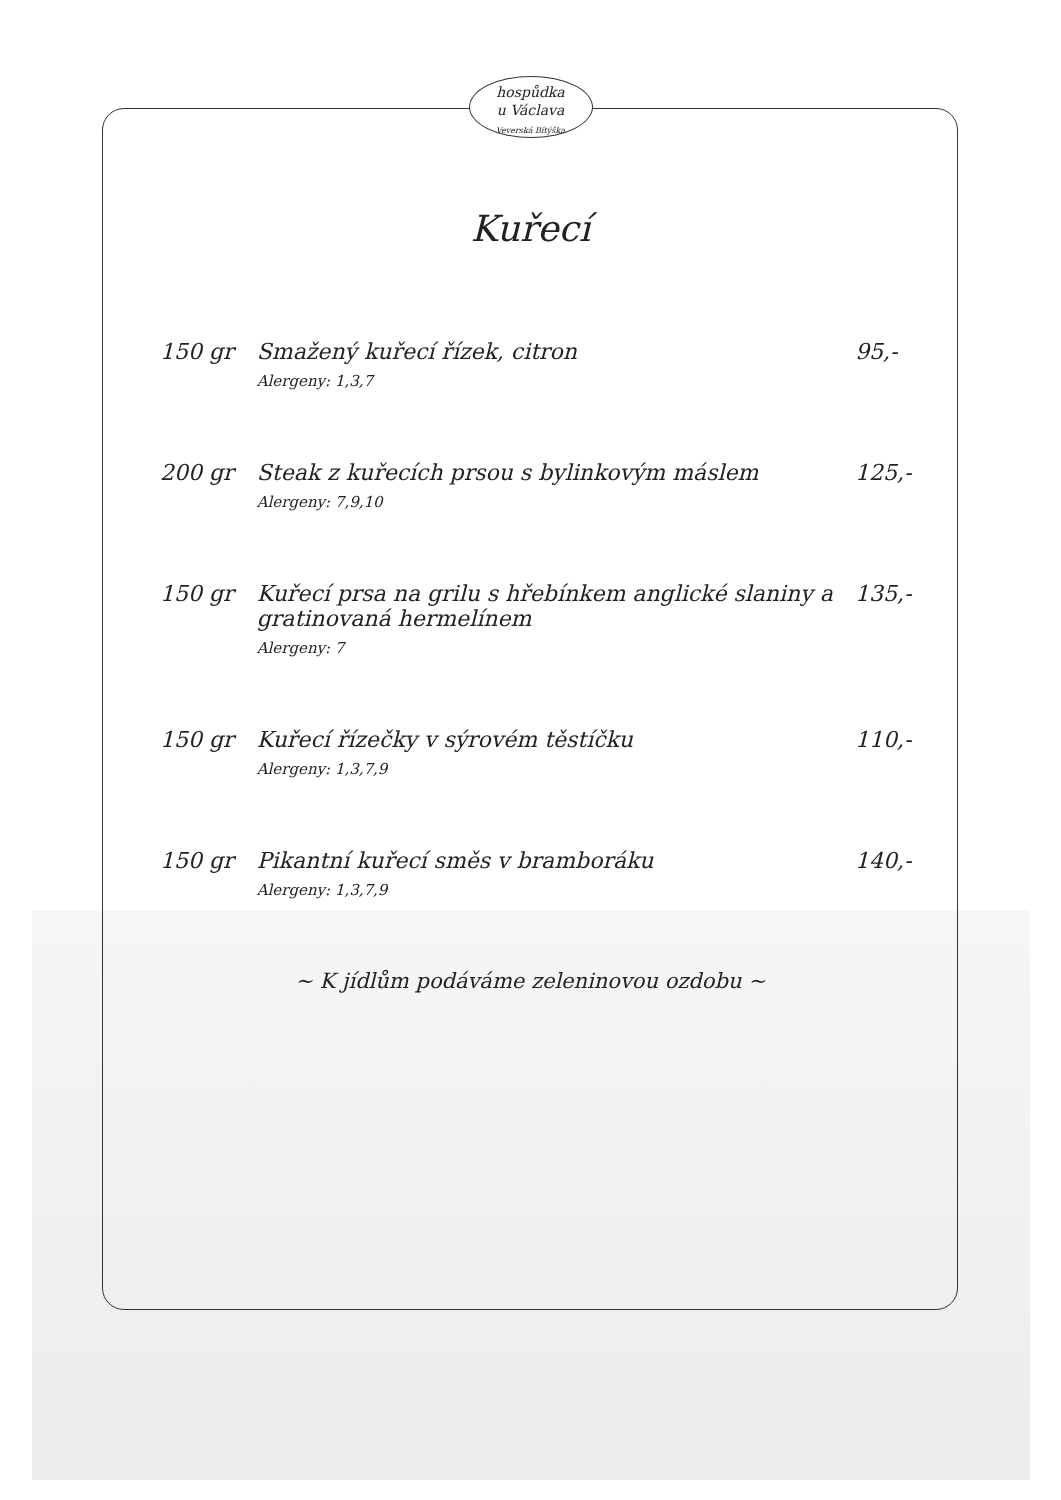hospůdka
u Václava
Veverská Bítýška
Kuřecí
150 gr Smažený kuřecí řízek, citron
Alergeny: 1,3,7
95,-
200 gr Steak z kuřecích prsou s bylinkovým máslem
Alergeny: 7,9,10
125,-
150 gr Kuřecí prsa na grilu s hřebínkem anglické slaniny a gratinovaná hermelínem
Alergeny: 7
135,-
150 gr Kuřecí řízečky v sýrovém těstíčku
Alergeny: 1,3,7,9
110,-
150 gr Pikantní kuřecí směs v bramboráku
Alergeny: 1,3,7,9
140,-
~ K jídlům podáváme zeleninovou ozdobu ~